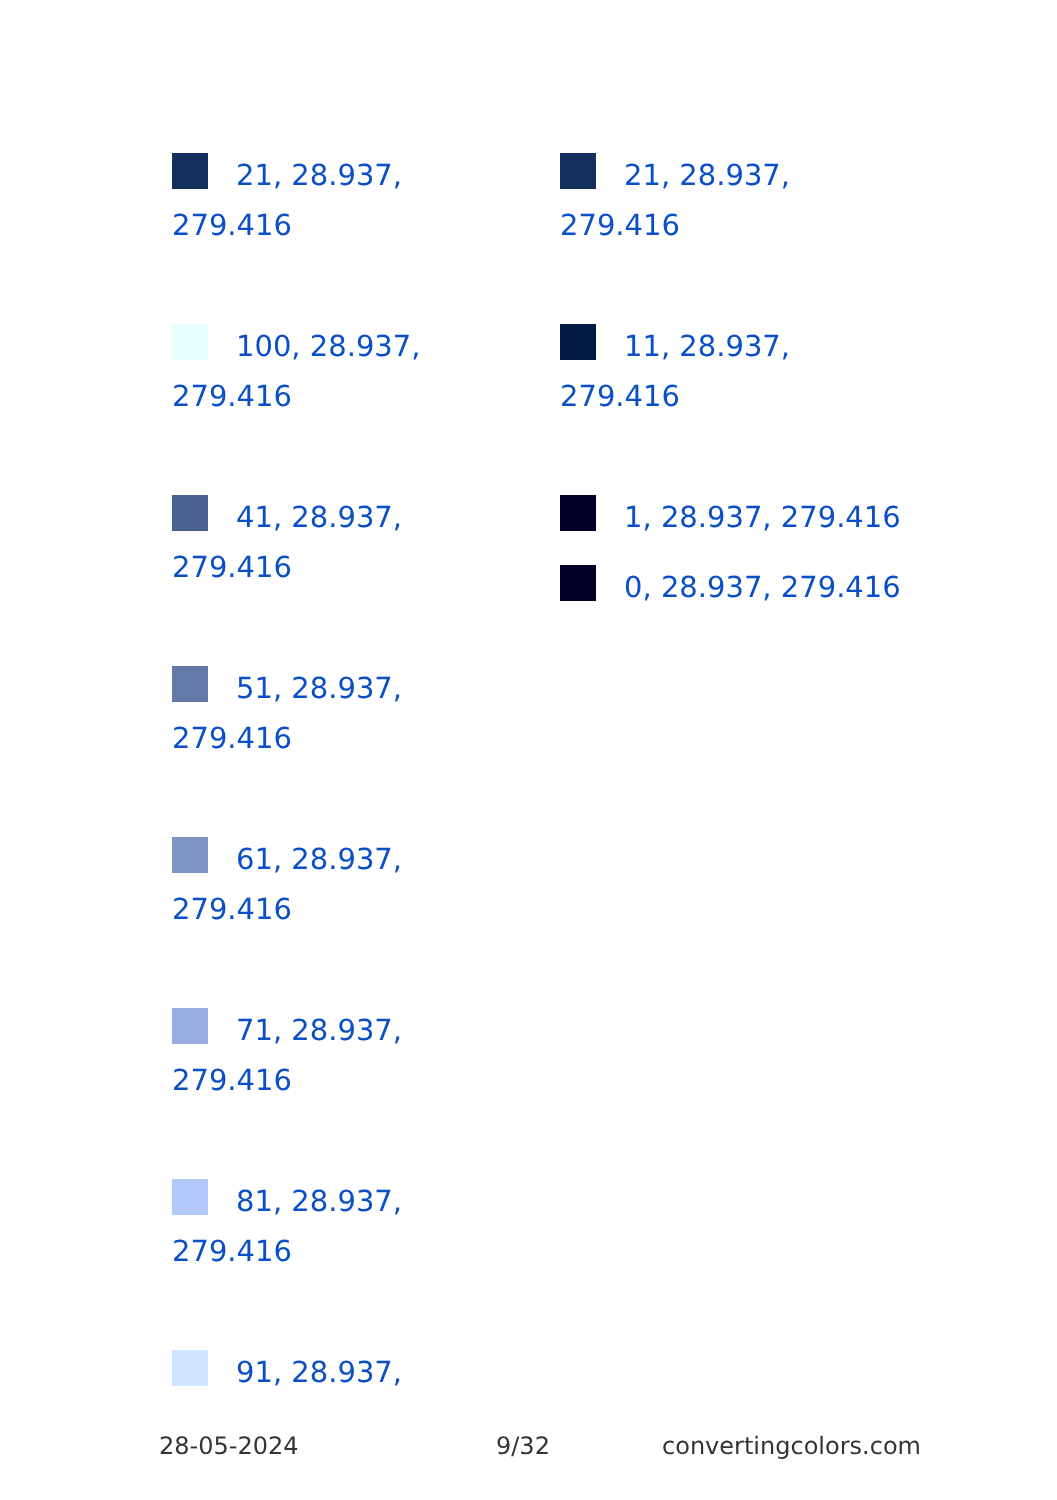21, 28.937, 279.416
100, 28.937, 279.416
41, 28.937, 279.416
51, 28.937, 279.416
61, 28.937, 279.416
71, 28.937, 279.416
81, 28.937, 279.416
91, 28.937,
21, 28.937, 279.416
11, 28.937, 279.416
1, 28.937, 279.416
0, 28.937, 279.416
28-05-2024 9/32 convertingcolors.com